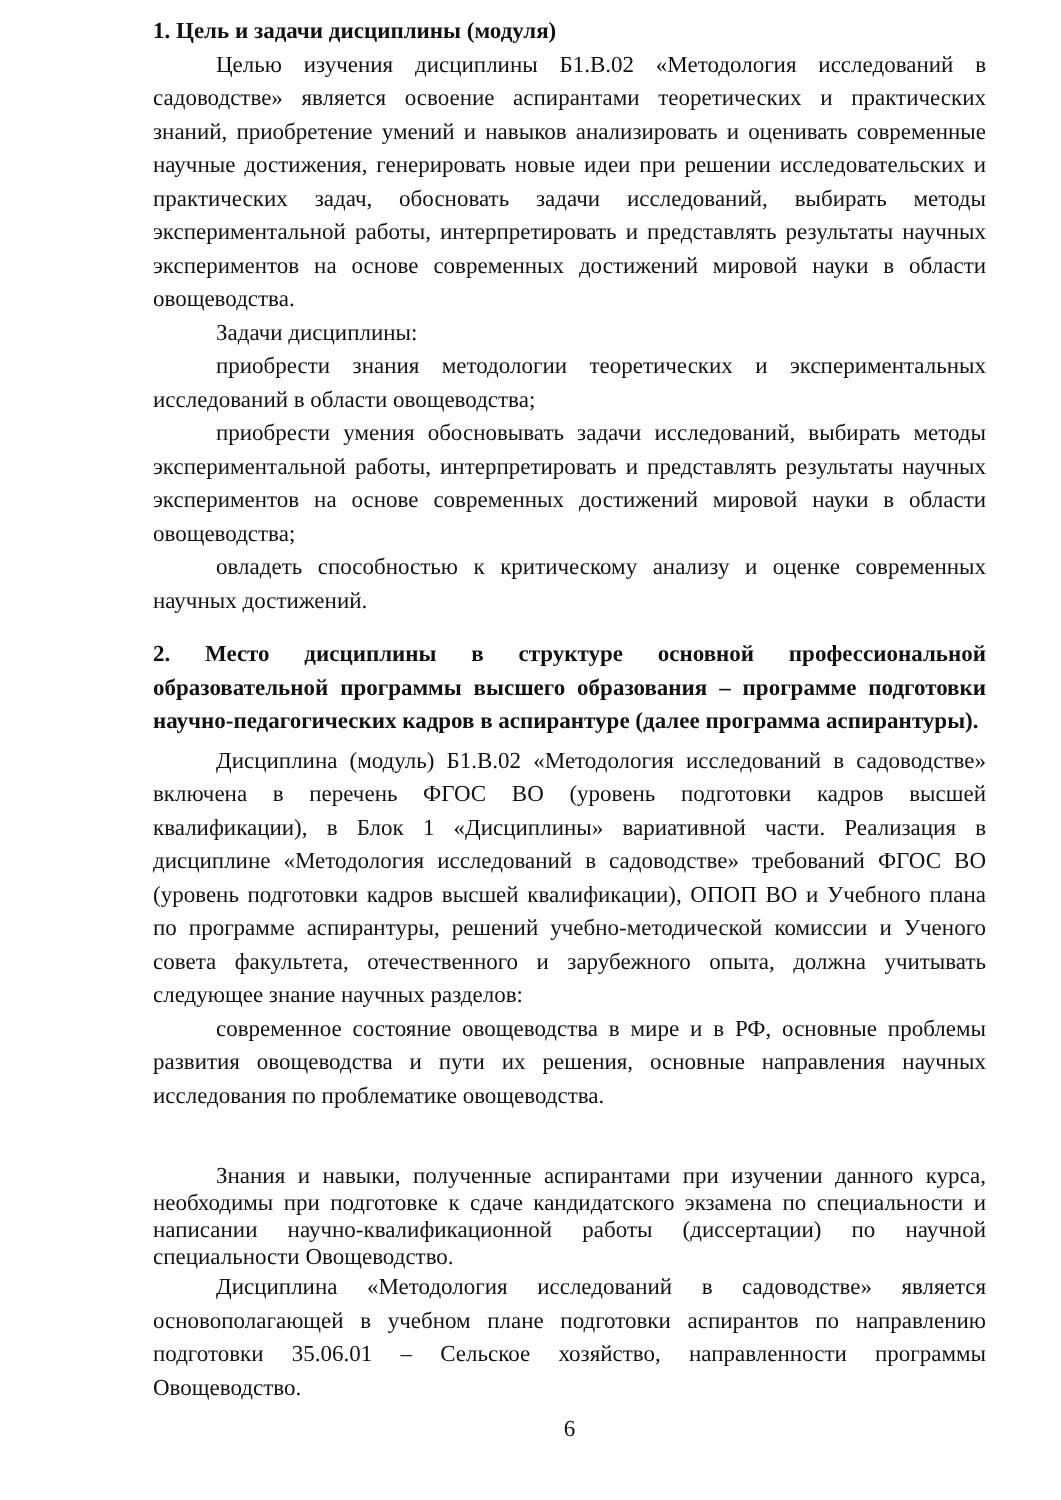1. Цель и задачи дисциплины (модуля)
Целью изучения дисциплины Б1.В.02 «Методология исследований в садоводстве» является освоение аспирантами теоретических и практических знаний, приобретение умений и навыков анализировать и оценивать современные научные достижения, генерировать новые идеи при решении исследовательских и практических задач, обосновать задачи исследований, выбирать методы экспериментальной работы, интерпретировать и представлять результаты научных экспериментов на основе современных достижений мировой науки в области овощеводства.
Задачи дисциплины:
приобрести знания методологии теоретических и экспериментальных исследований в области овощеводства;
приобрести умения обосновывать задачи исследований, выбирать методы экспериментальной работы, интерпретировать и представлять результаты научных экспериментов на основе современных достижений мировой науки в области овощеводства;
овладеть способностью к критическому анализу и оценке современных научных достижений.
2. Место дисциплины в структуре основной профессиональной образовательной программы высшего образования – программе подготовки научно-педагогических кадров в аспирантуре (далее программа аспирантуры).
Дисциплина (модуль) Б1.В.02 «Методология исследований в садоводстве» включена в перечень ФГОС ВО (уровень подготовки кадров высшей квалификации), в Блок 1 «Дисциплины» вариативной части. Реализация в дисциплине «Методология исследований в садоводстве» требований ФГОС ВО (уровень подготовки кадров высшей квалификации), ОПОП ВО и Учебного плана по программе аспирантуры, решений учебно-методической комиссии и Ученого совета факультета, отечественного и зарубежного опыта, должна учитывать следующее знание научных разделов:
современное состояние овощеводства в мире и в РФ, основные проблемы развития овощеводства и пути их решения, основные направления научных исследования по проблематике овощеводства.
Знания и навыки, полученные аспирантами при изучении данного курса, необходимы при подготовке к сдаче кандидатского экзамена по специальности и написании научно-квалификационной работы (диссертации) по научной специальности Овощеводство.
Дисциплина «Методология исследований в садоводстве» является основополагающей в учебном плане подготовки аспирантов по направлению подготовки 35.06.01 – Сельское хозяйство, направленности программы Овощеводство.
6